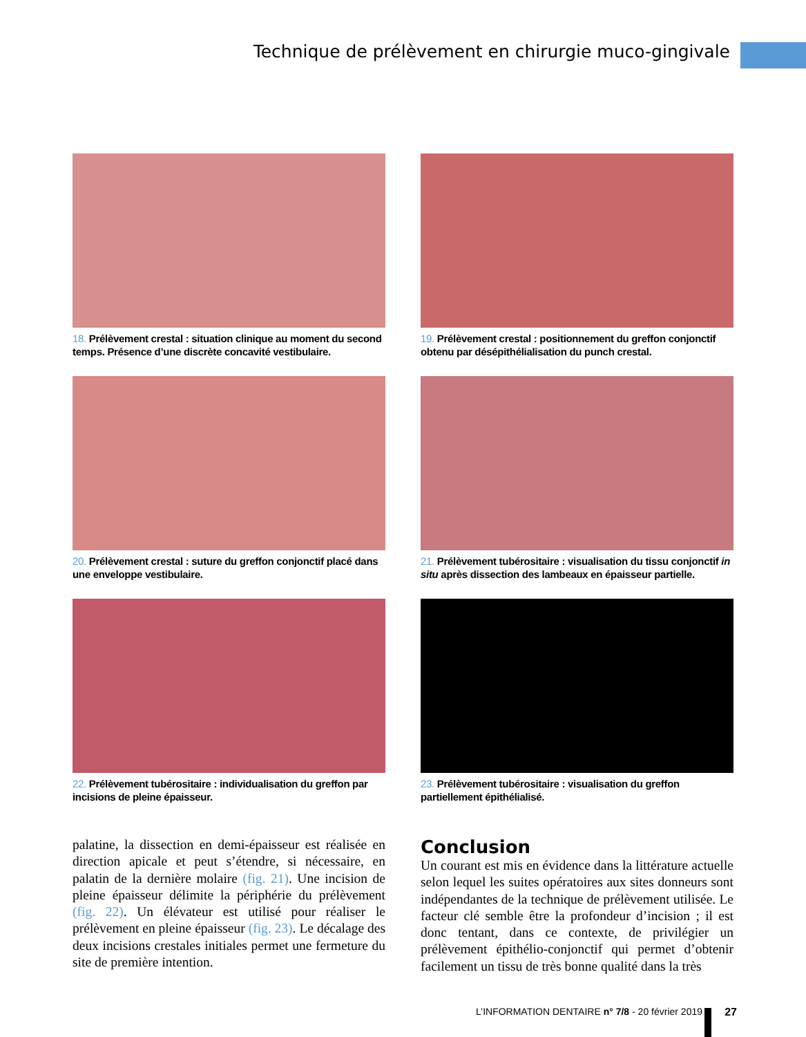Technique de prélèvement en chirurgie muco-gingivale
18. Prélèvement crestal : situation clinique au moment du second temps. Présence d’une discrète concavité vestibulaire.
19. Prélèvement crestal : positionnement du greffon conjonctif obtenu par désépithélialisation du punch crestal.
20. Prélèvement crestal : suture du greffon conjonctif placé dans une enveloppe vestibulaire.
21. Prélèvement tubérositaire : visualisation du tissu conjonctif in situ après dissection des lambeaux en épaisseur partielle.
22. Prélèvement tubérositaire : individualisation du greffon par incisions de pleine épaisseur.
23. Prélèvement tubérositaire : visualisation du greffon partiellement épithélialisé.
palatine, la dissection en demi-épaisseur est réalisée en direction apicale et peut s’étendre, si nécessaire, en palatin de la dernière molaire (fig. 21). Une incision de pleine épaisseur délimite la périphérie du prélèvement (fig. 22). Un élévateur est utilisé pour réaliser le prélèvement en pleine épaisseur (fig. 23). Le décalage des deux incisions crestales initiales permet une fermeture du site de première intention.
Conclusion
Un courant est mis en évidence dans la littérature actuelle selon lequel les suites opératoires aux sites donneurs sont indépendantes de la technique de prélèvement utilisée. Le facteur clé semble être la profondeur d’incision ; il est donc tentant, dans ce contexte, de privilégier un prélèvement épithélio-conjonctif qui permet d’obtenir facilement un tissu de très bonne qualité dans la très
L’INFORMATION DENTAIRE n° 7/8 - 20 février 2019
27